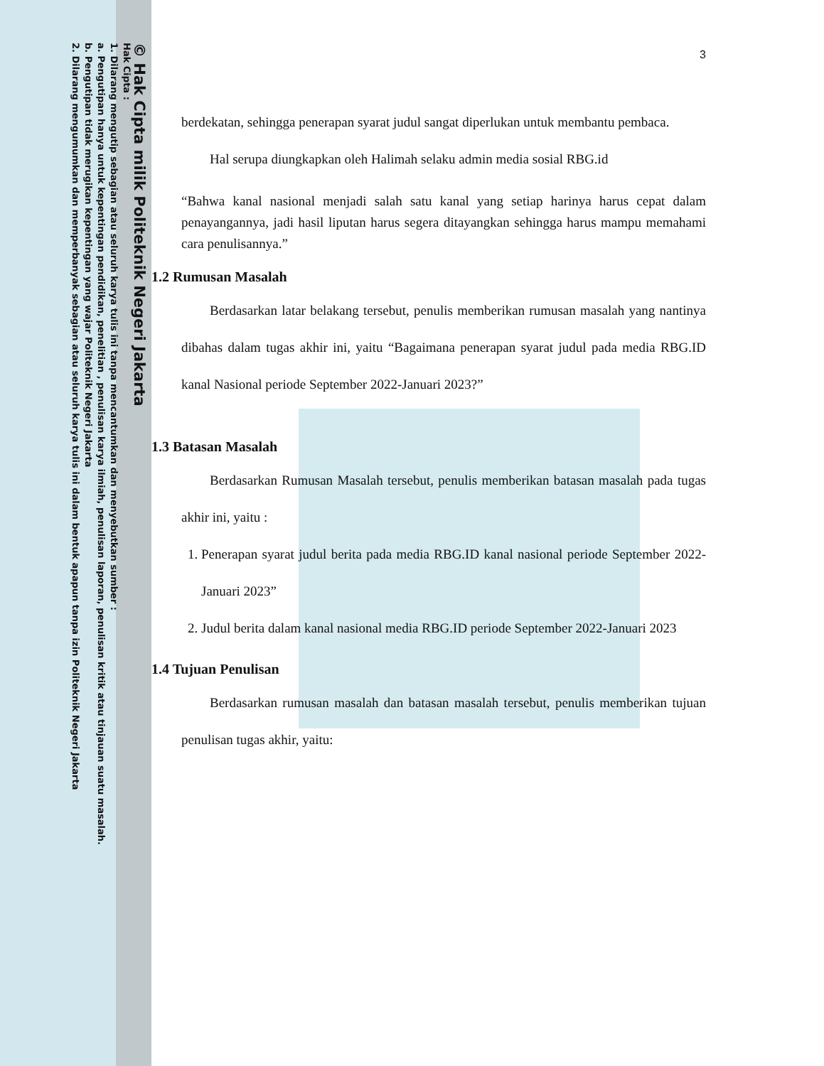© Hak Cipta milik Politeknik Negeri Jakarta
Hak Cipta :
1. Dilarang mengutip sebagian atau seluruh karya tulis ini tanpa mencantumkan dan menyebutkan sumber :
a. Pengutipan hanya untuk kepentingan pendidikan, penelitian , penulisan karya ilmiah, penulisan laporan, penulisan kritik atau tinjauan suatu masalah.
b. Pengutipan tidak merugikan kepentingan yang wajar Politeknik Negeri Jakarta
2. Dilarang mengumumkan dan memperbanyak sebagian atau seluruh karya tulis ini dalam bentuk apapun tanpa izin Politeknik Negeri Jakarta
3
berdekatan, sehingga penerapan syarat judul sangat diperlukan untuk membantu pembaca.
Hal serupa diungkapkan oleh Halimah selaku admin media sosial RBG.id
“Bahwa kanal nasional menjadi salah satu kanal yang setiap harinya harus cepat dalam penayangannya, jadi hasil liputan harus segera ditayangkan sehingga harus mampu memahami cara penulisannya.”
1.2 Rumusan Masalah
Berdasarkan latar belakang tersebut, penulis memberikan rumusan masalah yang nantinya dibahas dalam tugas akhir ini, yaitu “Bagaimana penerapan syarat judul pada media RBG.ID kanal Nasional periode September 2022-Januari 2023?”
1.3 Batasan Masalah
Berdasarkan Rumusan Masalah tersebut, penulis memberikan batasan masalah pada tugas akhir ini, yaitu :
1. Penerapan syarat judul berita pada media RBG.ID kanal nasional periode September 2022-Januari 2023”
2. Judul berita dalam kanal nasional media RBG.ID periode September 2022-Januari 2023
1.4 Tujuan Penulisan
Berdasarkan rumusan masalah dan batasan masalah tersebut, penulis memberikan tujuan penulisan tugas akhir, yaitu: